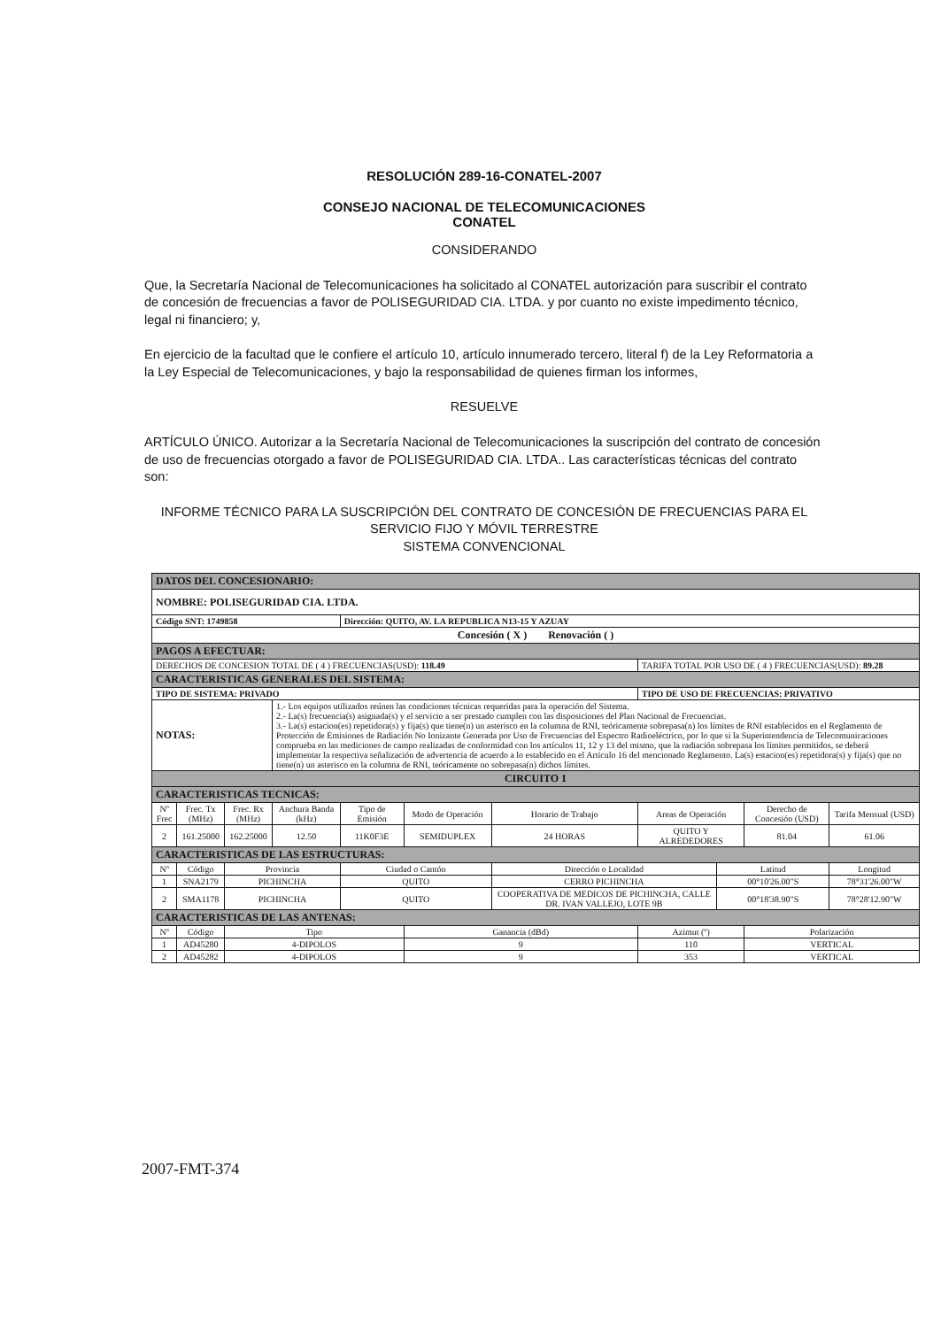RESOLUCIÓN 289-16-CONATEL-2007
CONSEJO NACIONAL DE TELECOMUNICACIONES
CONATEL
CONSIDERANDO
Que, la Secretaría Nacional de Telecomunicaciones ha solicitado al CONATEL autorización para suscribir el contrato de concesión de frecuencias a favor de POLISEGURIDAD CIA. LTDA. y por cuanto no existe impedimento técnico, legal ni financiero; y,
En ejercicio de la facultad que le confiere el artículo 10, artículo innumerado tercero, literal f) de la Ley Reformatoria a la Ley Especial de Telecomunicaciones, y bajo la responsabilidad de quienes firman los informes,
RESUELVE
ARTÍCULO ÚNICO. Autorizar a la Secretaría Nacional de Telecomunicaciones la suscripción del contrato de concesión de uso de frecuencias otorgado a favor de POLISEGURIDAD CIA. LTDA.. Las características técnicas del contrato son:
INFORME TÉCNICO PARA LA SUSCRIPCIÓN DEL CONTRATO DE CONCESIÓN DE FRECUENCIAS PARA EL SERVICIO FIJO Y MÓVIL TERRESTRE
SISTEMA CONVENCIONAL
| DATOS DEL CONCESIONARIO: | | | | | | | | | | | |
| NOMBRE: POLISEGURIDAD CIA. LTDA. | | | | | | | | | | | |
| Código SNT: 1749858 | | | | Dirección: QUITO, AV. LA REPUBLICA N13-15 Y AZUAY | | | | | | | |
| Concesión ( X ) Renovación ( ) | | | | | | | | | | | |
| PAGOS A EFECTUAR: | | | | | | | | | | | |
| DERECHOS DE CONCESION TOTAL DE ( 4 ) FRECUENCIAS(USD): 118.49 | | | | | | | TARIFA TOTAL POR USO DE ( 4 ) FRECUENCIAS(USD): 89.28 | | | | |
| CARACTERISTICAS GENERALES DEL SISTEMA: | | | | | | | | | | | |
| TIPO DE SISTEMA: PRIVADO | | | | | | | TIPO DE USO DE FRECUENCIAS: PRIVATIVO | | | | |
| NOTAS: | | | 1.- Los equipos utilizados reúnen las condiciones técnicas requeridas para la operación del Sistema. 2.- La(s) frecuencia(s) asignada(s) y el servicio a ser prestado cumplen con las disposiciones del Plan Nacional de Frecuencias. 3.- La(s) estacion(es) repetidora(s) y fija(s) que tiene(n) un asterisco en la columna de RNI, teóricamente sobrepasa(n) los límites de RNI establecidos en el Reglamento de Protección de Emisiones de Radiación No Ionizante Generada por Uso de Frecuencias del Espectro Radioeléctrico, por lo que si la Superintendencia de Telecomunicaciones comprueba en las mediciones de campo realizadas de conformidad con los artículos 11, 12 y 13 del mismo, que la radiación sobrepasa los límites permitidos, se deberá implementar la respectiva señalización de advertencia de acuerdo a lo establecido en el Artículo 16 del mencionado Reglamento. La(s) estacion(es) repetidora(s) y fija(s) que no tiene(n) un asterisco en la columna de RNI, teóricamente no sobrepasa(n) dichos límites. | | | | | | | | |
| CIRCUITO 1 | | | | | | | | | | | |
| CARACTERISTICAS TECNICAS: | | | | | | | | | | | |
| Nº Frec | Frec. Tx (MHz) | Frec. Rx (MHz) | Anchura Banda (kHz) | Tipo de Emisión | Modo de Operación | Horario de Trabajo | Areas de Operación | | | Derecho de Concesión (USD) | Tarifa Mensual (USD) |
| 2 | 161.25000 | 162.25000 | 12.50 | 11K0F3E | SEMIDUPLEX | 24 HORAS | QUITO Y ALREDEDORES | | | 81.04 | 61.06 |
| CARACTERISTICAS DE LAS ESTRUCTURAS: | | | | | | | | | | | |
| Nº | Código | Provincia | | Ciudad o Cantón | | Dirección o Localidad | | | Latitud | | Longitud |
| 1 | SNA2179 | PICHINCHA | | QUITO | | CERRO PICHINCHA | | | 00°10'26.00"S | | 78°31'26.00"W |
| 2 | SMA1178 | PICHINCHA | | QUITO | | COOPERATIVA DE MEDICOS DE PICHINCHA, CALLE DR. IVAN VALLEJO, LOTE 9B | | | 00°18'38.90"S | | 78°28'12.90"W |
| CARACTERISTICAS DE LAS ANTENAS: | | | | | | | | | | | |
| Nº | Código | Tipo | | | Ganancia (dBd) | | | Azimut (º) | | Polarización | |
| 1 | AD45280 | 4-DIPOLOS | | | 9 | | | 110 | | VERTICAL | |
| 2 | AD45282 | 4-DIPOLOS | | | 9 | | | 353 | | VERTICAL | |
2007-FMT-374